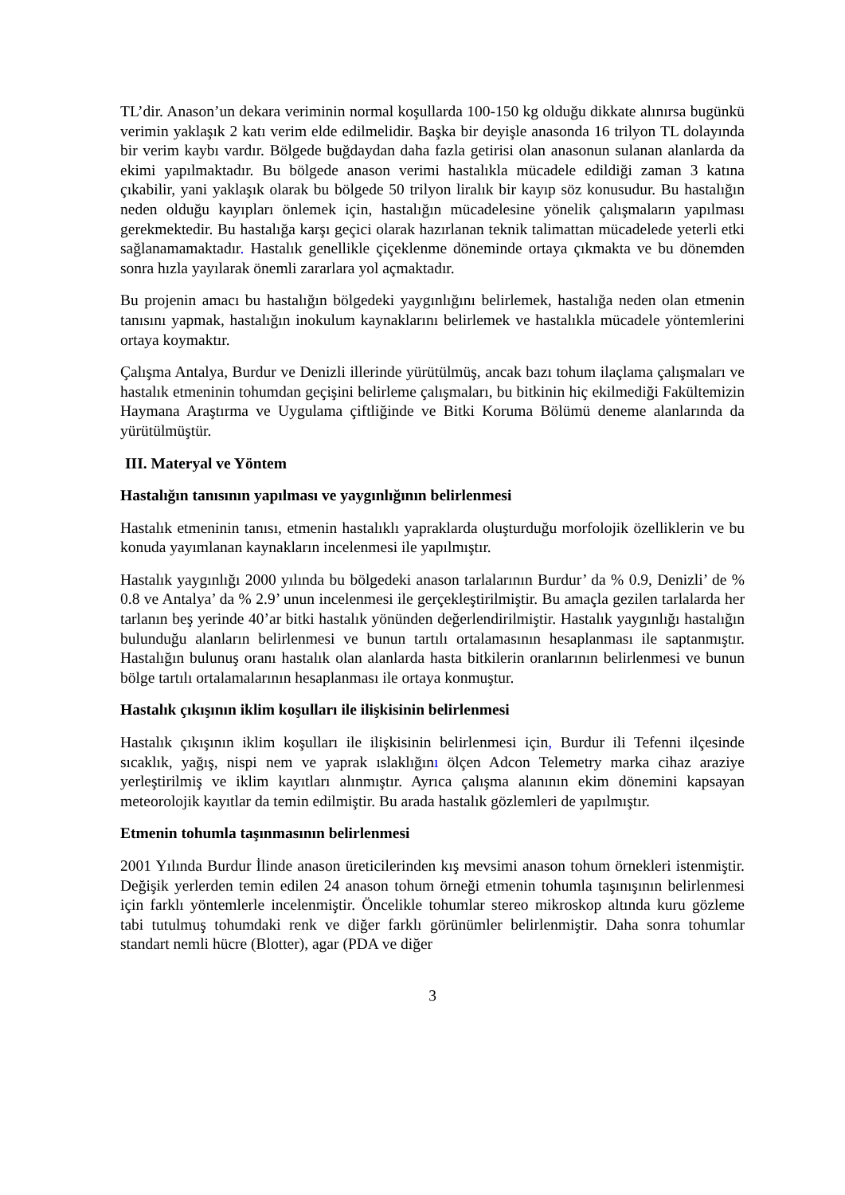TL’dir. Anason’un dekara veriminin normal koşullarda 100-150 kg olduğu dikkate alınırsa bugünkü verimin yaklaşık 2 katı verim elde edilmelidir. Başka bir deyişle anasonda 16 trilyon TL dolayında bir verim kaybı vardır. Bölgede buğdaydan daha fazla getirisi olan anasonun sulanan alanlarda da ekimi yapılmaktadır. Bu bölgede anason verimi hastalıkla mücadele edildiği zaman 3 katına çıkabilir, yani yaklaşık olarak bu bölgede 50 trilyon liralık bir kayıp söz konusudur. Bu hastalığın neden olduğu kayıpları önlemek için, hastalığın mücadelesine yönelik çalışmaların yapılması gerekmektedir. Bu hastalığa karşı geçici olarak hazırlanan teknik talimattan mücadelede yeterli etki sağlanamamaktadır. Hastalık genellikle çiçeklenme döneminde ortaya çıkmakta ve bu dönemden sonra hızla yayılarak önemli zararlara yol açmaktadır.
Bu projenin amacı bu hastalığın bölgedeki yaygınlığını belirlemek, hastalığa neden olan etmenin tanısını yapmak, hastalığın inokulum kaynaklarını belirlemek ve hastalıkla mücadele yöntemlerini ortaya koymaktır.
Çalışma Antalya, Burdur ve Denizli illerinde yürütülmüş, ancak bazı tohum ilaçlama çalışmaları ve hastalık etmeninin tohumdan geçişini belirleme çalışmaları, bu bitkinin hiç ekilmediği Fakültemizin Haymana Araştırma ve Uygulama çiftliğinde ve Bitki Koruma Bölümü deneme alanlarında da yürütülmüştür.
III. Materyal ve Yöntem
Hastalığın tanısının yapılması ve yaygınlığının belirlenmesi
Hastalık etmeninin tanısı, etmenin hastalıklı yapraklarda oluşturduğu morfolojik özelliklerin ve bu konuda yayımlanan kaynakların incelenmesi ile yapılmıştır.
Hastalık yaygınlığı 2000 yılında bu bölgedeki anason tarlalarının Burdur’ da % 0.9, Denizli’ de % 0.8 ve Antalya’ da % 2.9’ unun incelenmesi ile gerçekleştirilmiştir. Bu amaçla gezilen tarlalarda her tarlanın beş yerinde 40’ar bitki hastalık yönünden değerlendirilmiştir. Hastalık yaygınlığı hastalığın bulunduğu alanların belirlenmesi ve bunun tartılı ortalamasının hesaplanması ile saptanmıştır. Hastalığın bulunuş oranı hastalık olan alanlarda hasta bitkilerin oranlarının belirlenmesi ve bunun bölge tartılı ortalamalarının hesaplanması ile ortaya konmuştur.
Hastalık çıkışının iklim koşulları ile ilişkisinin belirlenmesi
Hastalık çıkışının iklim koşulları ile ilişkisinin belirlenmesi için, Burdur ili Tefenni ilçesinde sıcaklık, yağış, nispi nem ve yaprak ıslaklığını ölçen Adcon Telemetry marka cihaz araziye yerleştirilmiş ve iklim kayıtları alınmıştır. Ayrıca çalışma alanının ekim dönemini kapsayan meteorolojik kayıtlar da temin edilmiştir. Bu arada hastalık gözlemleri de yapılmıştır.
Etmenin tohumla taşınmasının belirlenmesi
2001 Yılında Burdur İlinde anason üreticilerinden kış mevsimi anason tohum örnekleri istenmiştir. Değişik yerlerden temin edilen 24 anason tohum örneği etmenin tohumla taşınışının belirlenmesi için farklı yöntemlerle incelenmiştir. Öncelikle tohumlar stereo mikroskop altında kuru gözleme tabi tutulmuş tohumdaki renk ve diğer farklı görünümler belirlenmiştir. Daha sonra tohumlar standart nemli hücre (Blotter), agar (PDA ve diğer
3